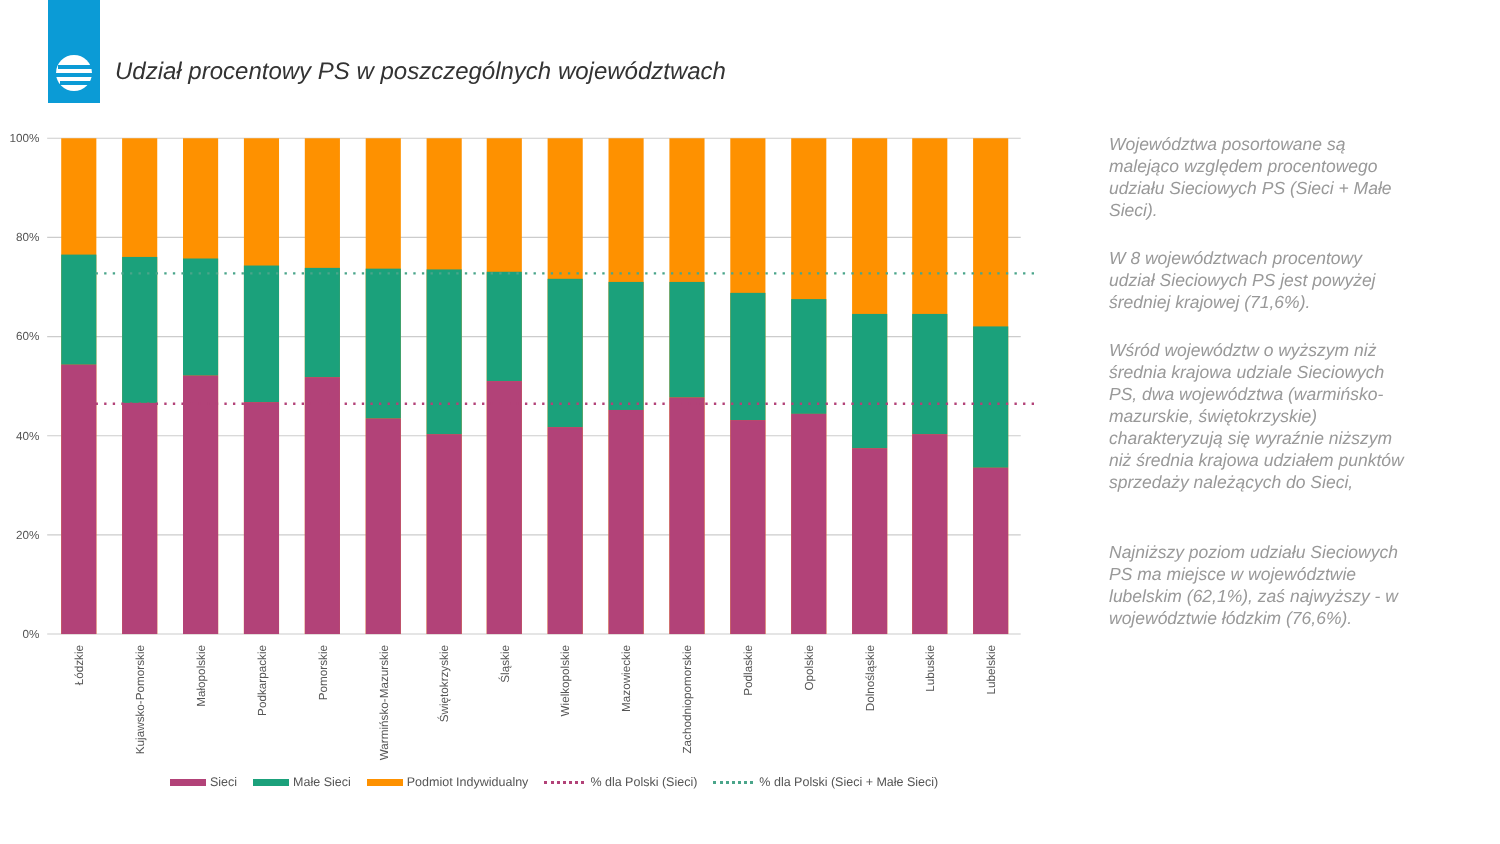Udział procentowy PS w poszczególnych województwach
100%
80%
60%
40%
20%
0%
Łódzkie
Kujawsko-Pomorskie
Małopolskie
Podkarpackie
Pomorskie
Warmińsko-Mazurskie
Świętokrzyskie
Śląskie
Wielkopolskie
Mazowieckie
Zachodniopomorskie
Podlaskie
Opolskie
Dolnośląskie
Lubuskie
Lubelskie
Województwa posortowane są malejąco względem procentowego udziału Sieciowych PS (Sieci + Małe Sieci).
W 8 województwach procentowy udział Sieciowych PS jest powyżej średniej krajowej (71,6%).
Wśród województw o wyższym niż średnia krajowa udziale Sieciowych PS, dwa województwa (warmińsko-mazurskie, świętokrzyskie) charakteryzują się wyraźnie niższym niż średnia krajowa udziałem punktów sprzedaży należących do Sieci,
Najniższy poziom udziału Sieciowych PS ma miejsce w województwie lubelskim (62,1%), zaś najwyższy - w województwie łódzkim (76,6%).
Sieci Małe Sieci Podmiot Indywidualny % dla Polski (Sieci) % dla Polski (Sieci + Małe Sieci)